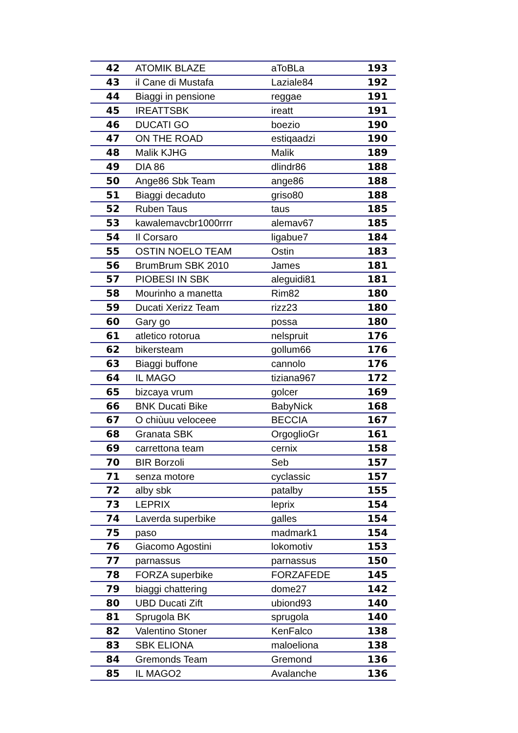| 42 | ATOMIK BLAZE | aToBLa | 193 |
| 43 | il Cane di Mustafa | Laziale84 | 192 |
| 44 | Biaggi in pensione | reggae | 191 |
| 45 | IREATTSBK | ireatt | 191 |
| 46 | DUCATI GO | boezio | 190 |
| 47 | ON THE ROAD | estiqaadzi | 190 |
| 48 | Malik KJHG | Malik | 189 |
| 49 | DIA 86 | dlindr86 | 188 |
| 50 | Ange86 Sbk Team | ange86 | 188 |
| 51 | Biaggi decaduto | griso80 | 188 |
| 52 | Ruben Taus | taus | 185 |
| 53 | kawalemavcbr1000rrrr | alemav67 | 185 |
| 54 | Il Corsaro | ligabue7 | 184 |
| 55 | OSTIN NOELO TEAM | Ostin | 183 |
| 56 | BrumBrum SBK 2010 | James | 181 |
| 57 | PIOBESI IN SBK | aleguidi81 | 181 |
| 58 | Mourinho a manetta | Rim82 | 180 |
| 59 | Ducati Xerizz Team | rizz23 | 180 |
| 60 | Gary go | possa | 180 |
| 61 | atletico rotorua | nelspruit | 176 |
| 62 | bikersteam | gollum66 | 176 |
| 63 | Biaggi buffone | cannolo | 176 |
| 64 | IL MAGO | tiziana967 | 172 |
| 65 | bizcaya vrum | golcer | 169 |
| 66 | BNK Ducati Bike | BabyNick | 168 |
| 67 | O chiùuu veloceee | BECCIA | 167 |
| 68 | Granata SBK | OrgoglioGr | 161 |
| 69 | carrettona team | cernix | 158 |
| 70 | BIR Borzoli | Seb | 157 |
| 71 | senza motore | cyclassic | 157 |
| 72 | alby sbk | patalby | 155 |
| 73 | LEPRIX | leprix | 154 |
| 74 | Laverda superbike | galles | 154 |
| 75 | paso | madmark1 | 154 |
| 76 | Giacomo Agostini | lokomotiv | 153 |
| 77 | parnassus | parnassus | 150 |
| 78 | FORZA superbike | FORZAFEDE | 145 |
| 79 | biaggi chattering | dome27 | 142 |
| 80 | UBD Ducati Zift | ubiond93 | 140 |
| 81 | Sprugola BK | sprugola | 140 |
| 82 | Valentino Stoner | KenFalco | 138 |
| 83 | SBK ELIONA | maloeliona | 138 |
| 84 | Gremonds Team | Gremond | 136 |
| 85 | IL MAGO2 | Avalanche | 136 |